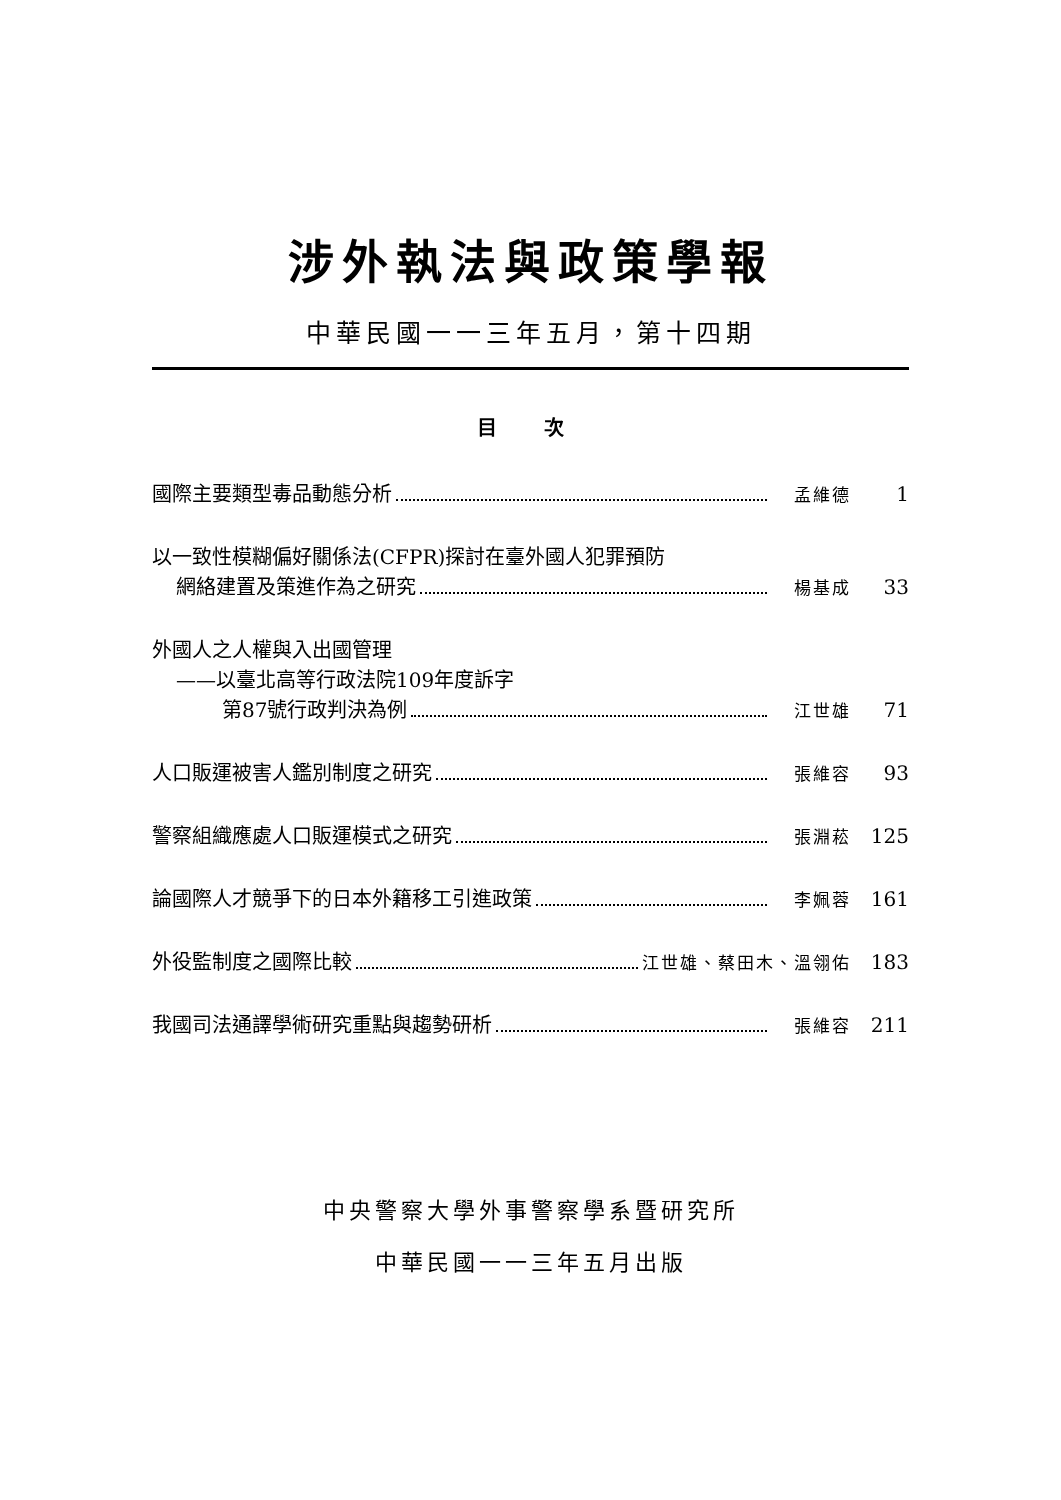涉外執法與政策學報
中華民國一一三年五月，第十四期
目 次
國際主要類型毒品動態分析 孟維德 1
以一致性模糊偏好關係法(CFPR)探討在臺外國人犯罪預防
網絡建置及策進作為之研究 楊基成 33
外國人之人權與入出國管理
——以臺北高等行政法院109年度訴字
第87號行政判決為例 江世雄 71
人口販運被害人鑑別制度之研究 張維容 93
警察組織應處人口販運模式之研究 張淵菘 125
論國際人才競爭下的日本外籍移工引進政策 李姵蓉 161
外役監制度之國際比較 江世雄、蔡田木、溫翎佑 183
我國司法通譯學術研究重點與趨勢研析 張維容 211
中央警察大學外事警察學系暨研究所
中華民國一一三年五月出版